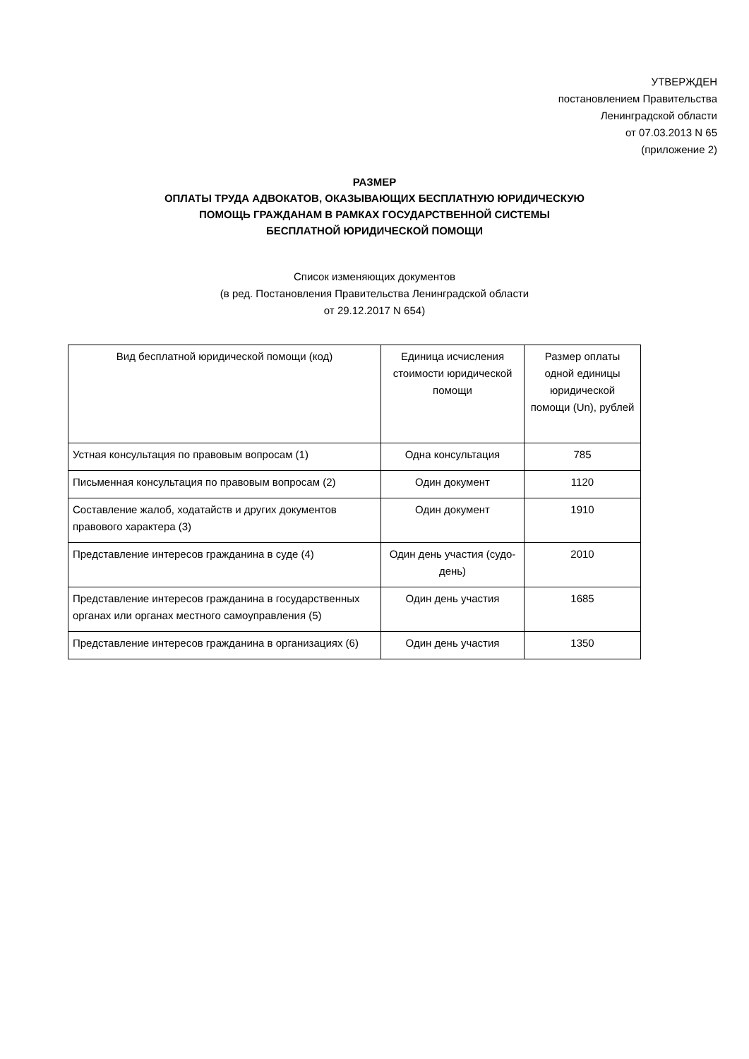УТВЕРЖДЕН
постановлением Правительства
Ленинградской области
от 07.03.2013 N 65
(приложение 2)
РАЗМЕР
ОПЛАТЫ ТРУДА АДВОКАТОВ, ОКАЗЫВАЮЩИХ БЕСПЛАТНУЮ ЮРИДИЧЕСКУЮ
ПОМОЩЬ ГРАЖДАНАМ В РАМКАХ ГОСУДАРСТВЕННОЙ СИСТЕМЫ
БЕСПЛАТНОЙ ЮРИДИЧЕСКОЙ ПОМОЩИ
Список изменяющих документов
(в ред. Постановления Правительства Ленинградской области
от 29.12.2017 N 654)
| Вид бесплатной юридической помощи (код) | Единица исчисления стоимости юридической помощи | Размер оплаты одной единицы юридической помощи (Un), рублей |
| --- | --- | --- |
| Устная консультация по правовым вопросам (1) | Одна консультация | 785 |
| Письменная консультация по правовым вопросам (2) | Один документ | 1120 |
| Составление жалоб, ходатайств и других документов правового характера (3) | Один документ | 1910 |
| Представление интересов гражданина в суде (4) | Один день участия (судо-день) | 2010 |
| Представление интересов гражданина в государственных органах или органах местного самоуправления (5) | Один день участия | 1685 |
| Представление интересов гражданина в организациях (6) | Один день участия | 1350 |